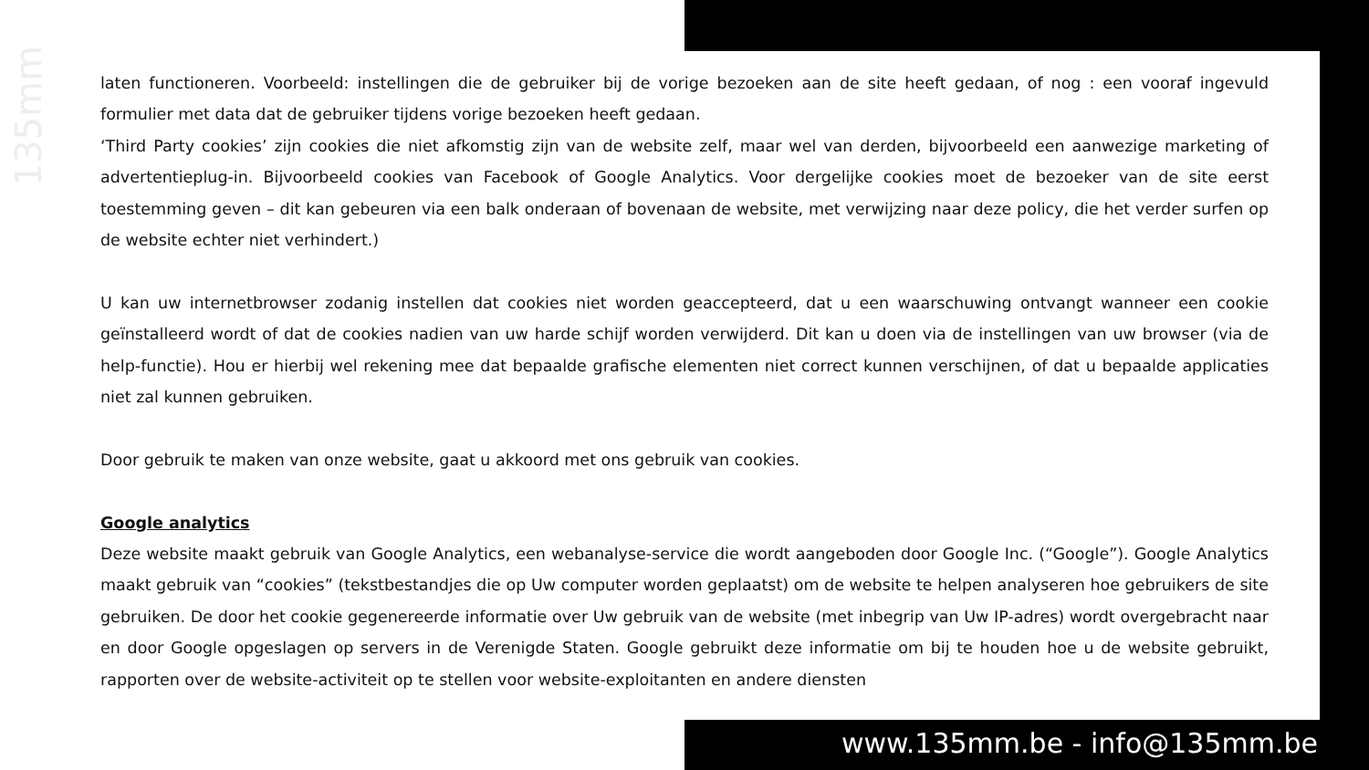135mm
laten functioneren. Voorbeeld: instellingen die de gebruiker bij de vorige bezoeken aan de site heeft gedaan, of nog : een vooraf ingevuld formulier met data dat de gebruiker tijdens vorige bezoeken heeft gedaan.
‘Third Party cookies’ zijn cookies die niet afkomstig zijn van de website zelf, maar wel van derden, bijvoorbeeld een aanwezige marketing of advertentieplug-in. Bijvoorbeeld cookies van Facebook of Google Analytics. Voor dergelijke cookies moet de bezoeker van de site eerst toestemming geven – dit kan gebeuren via een balk onderaan of bovenaan de website, met verwijzing naar deze policy, die het verder surfen op de website echter niet verhindert.)
U kan uw internetbrowser zodanig instellen dat cookies niet worden geaccepteerd, dat u een waarschuwing ontvangt wanneer een cookie geïnstalleerd wordt of dat de cookies nadien van uw harde schijf worden verwijderd. Dit kan u doen via de instellingen van uw browser (via de help-functie). Hou er hierbij wel rekening mee dat bepaalde grafische elementen niet correct kunnen verschijnen, of dat u bepaalde applicaties niet zal kunnen gebruiken.
Door gebruik te maken van onze website, gaat u akkoord met ons gebruik van cookies.
Google analytics
Deze website maakt gebruik van Google Analytics, een webanalyse-service die wordt aangeboden door Google Inc. (“Google”). Google Analytics maakt gebruik van “cookies” (tekstbestandjes die op Uw computer worden geplaatst) om de website te helpen analyseren hoe gebruikers de site gebruiken. De door het cookie gegenereerde informatie over Uw gebruik van de website (met inbegrip van Uw IP-adres) wordt overgebracht naar en door Google opgeslagen op servers in de Verenigde Staten. Google gebruikt deze informatie om bij te houden hoe u de website gebruikt, rapporten over de website-activiteit op te stellen voor website-exploitanten en andere diensten
www.135mm.be - info@135mm.be